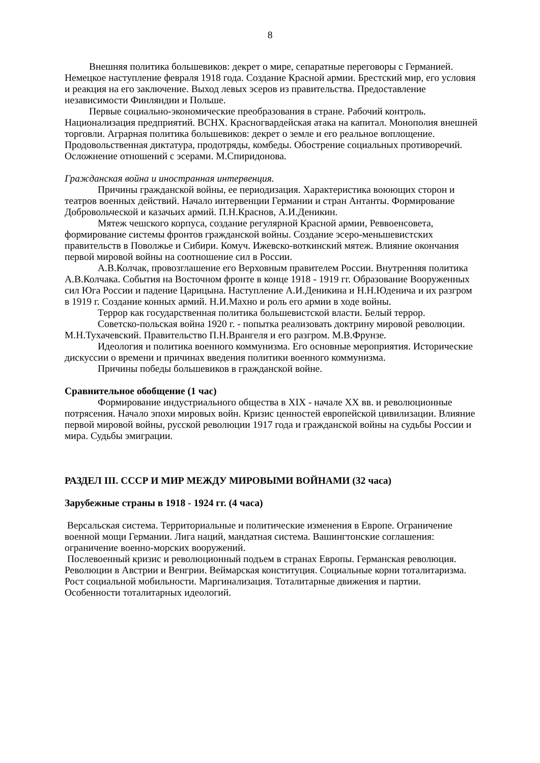8
Внешняя политика большевиков: декрет о мире, сепаратные переговоры с Германией. Немецкое наступление февраля 1918 года. Создание Красной армии. Брестский мир, его условия и реакция на его заключение. Выход левых эсеров из правительства. Предоставление независимости Финляндии и Польше.
Первые социально-экономические преобразования в стране. Рабочий контроль. Национализация предприятий. ВСНХ. Красногвардейская атака на капитал. Монополия внешней торговли. Аграрная политика большевиков: декрет о земле и его реальное воплощение. Продовольственная диктатура, продотряды, комбеды. Обострение социальных противоречий. Осложнение отношений с эсерами. М.Спиридонова.
Гражданская война и иностранная интервенция.
Причины гражданской войны, ее периодизация. Характеристика воюющих сторон и театров военных действий. Начало интервенции Германии и стран Антанты. Формирование Добровольческой и казачьих армий. П.Н.Краснов, А.И.Деникин.
Мятеж чешского корпуса, создание регулярной Красной армии, Реввоенсовета, формирование системы фронтов гражданской войны. Создание эсеро-меньшевистских правительств в Поволжье и Сибири. Комуч. Ижевско-воткинский мятеж. Влияние окончания первой мировой войны на соотношение сил в России.
А.В.Колчак, провозглашение его Верховным правителем России. Внутренняя политика А.В.Колчака. События на Восточном фронте в конце 1918 - 1919 гг. Образование Вооруженных сил Юга России и падение Царицына. Наступление А.И.Деникина и Н.Н.Юденича и их разгром в 1919 г. Создание конных армий. Н.И.Махно и роль его армии в ходе войны.
Террор как государственная политика большевистской власти. Белый террор.
Советско-польская война 1920 г. - попытка реализовать доктрину мировой революции. М.Н.Тухачевский. Правительство П.Н.Врангеля и его разгром. М.В.Фрунзе.
Идеология и политика военного коммунизма. Его основные мероприятия. Исторические дискуссии о времени и причинах введения политики военного коммунизма.
Причины победы большевиков в гражданской войне.
Сравнительное обобщение (1 час)
Формирование индустриального общества в XIX - начале XX вв. и революционные потрясения. Начало эпохи мировых войн. Кризис ценностей европейской цивилизации. Влияние первой мировой войны, русской революции 1917 года и гражданской войны на судьбы России и мира. Судьбы эмиграции.
РАЗДЕЛ III. СССР И МИР МЕЖДУ МИРОВЫМИ ВОЙНАМИ (32 часа)
Зарубежные страны в 1918 - 1924 гг. (4 часа)
Версальская система. Территориальные и политические изменения в Европе. Ограничение военной мощи Германии. Лига наций, мандатная система. Вашингтонские соглашения: ограничение военно-морских вооружений.
Послевоенный кризис и революционный подъем в странах Европы. Германская революция. Революции в Австрии и Венгрии. Веймарская конституция. Социальные корни тоталитаризма. Рост социальной мобильности. Маргинализация. Тоталитарные движения и партии. Особенности тоталитарных идеологий.